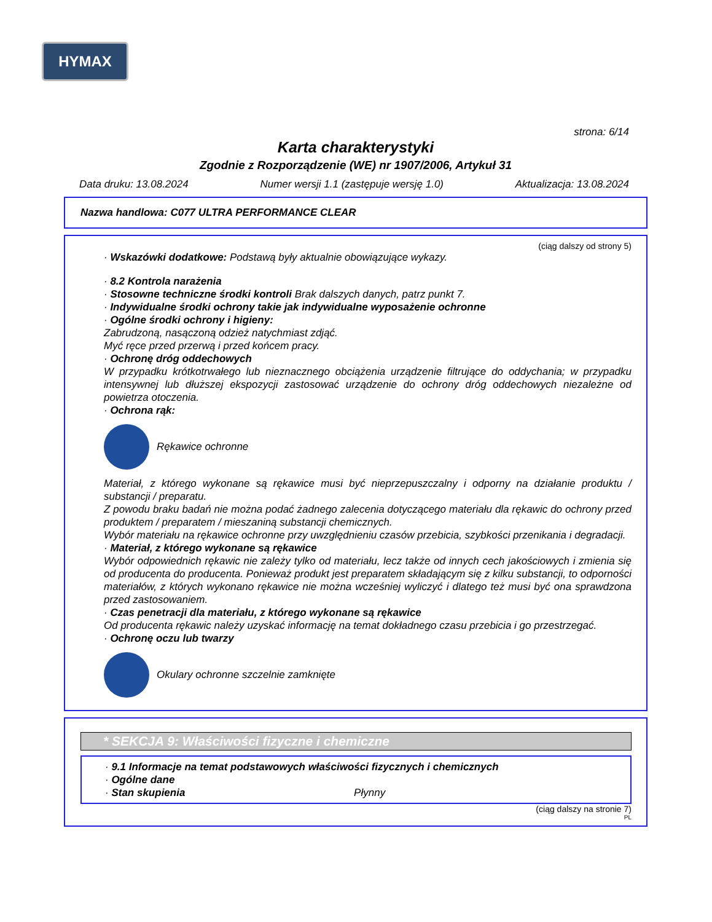HYMAX
strona: 6/14
Karta charakterystyki
Zgodnie z Rozporządzenie (WE) nr 1907/2006, Artykuł 31
Data druku: 13.08.2024 Numer wersji 1.1 (zastępuje wersję 1.0) Aktualizacja: 13.08.2024
Nazwa handlowa: C077 ULTRA PERFORMANCE CLEAR
(ciąg dalszy od strony 5)
· Wskazówki dodatkowe: Podstawą były aktualnie obowiązujące wykazy.
· 8.2 Kontrola narażenia
· Stosowne techniczne środki kontroli Brak dalszych danych, patrz punkt 7.
· Indywidualne środki ochrony takie jak indywidualne wyposażenie ochronne
· Ogólne środki ochrony i higieny:
Zabrudzoną, nasączoną odzież natychmiast zdjąć.
Myć ręce przed przerwą i przed końcem pracy.
· Ochronę dróg oddechowych
W przypadku krótkotrwałego lub nieznacznego obciążenia urządzenie filtrujące do oddychania; w przypadku intensywnej lub dłuższej ekspozycji zastosować urządzenie do ochrony dróg oddechowych niezależne od powietrza otoczenia.
· Ochrona rąk:
Rękawice ochronne
Materiał, z którego wykonane są rękawice musi być nieprzepuszczalny i odporny na działanie produktu / substancji / preparatu.
Z powodu braku badań nie można podać żadnego zalecenia dotyczącego materiału dla rękawic do ochrony przed produktem / preparatem / mieszaniną substancji chemicznych.
Wybór materiału na rękawice ochronne przy uwzględnieniu czasów przebicia, szybkości przenikania i degradacji.
· Materiał, z którego wykonane są rękawice
Wybór odpowiednich rękawic nie zależy tylko od materiału, lecz także od innych cech jakościowych i zmienia się od producenta do producenta. Ponieważ produkt jest preparatem składającym się z kilku substancji, to odporności materiałów, z których wykonano rękawice nie można wcześniej wyliczyć i dlatego też musi być ona sprawdzona przed zastosowaniem.
· Czas penetracji dla materiału, z którego wykonane są rękawice
Od producenta rękawic należy uzyskać informację na temat dokładnego czasu przebicia i go przestrzegać.
· Ochronę oczu lub twarzy
Okulary ochronne szczelnie zamknięte
* SEKCJA 9: Właściwości fizyczne i chemiczne
· 9.1 Informacje na temat podstawowych właściwości fizycznych i chemicznych
· Ogólne dane
· Stan skupienia Płynny
(ciąg dalszy na stronie 7)
PL